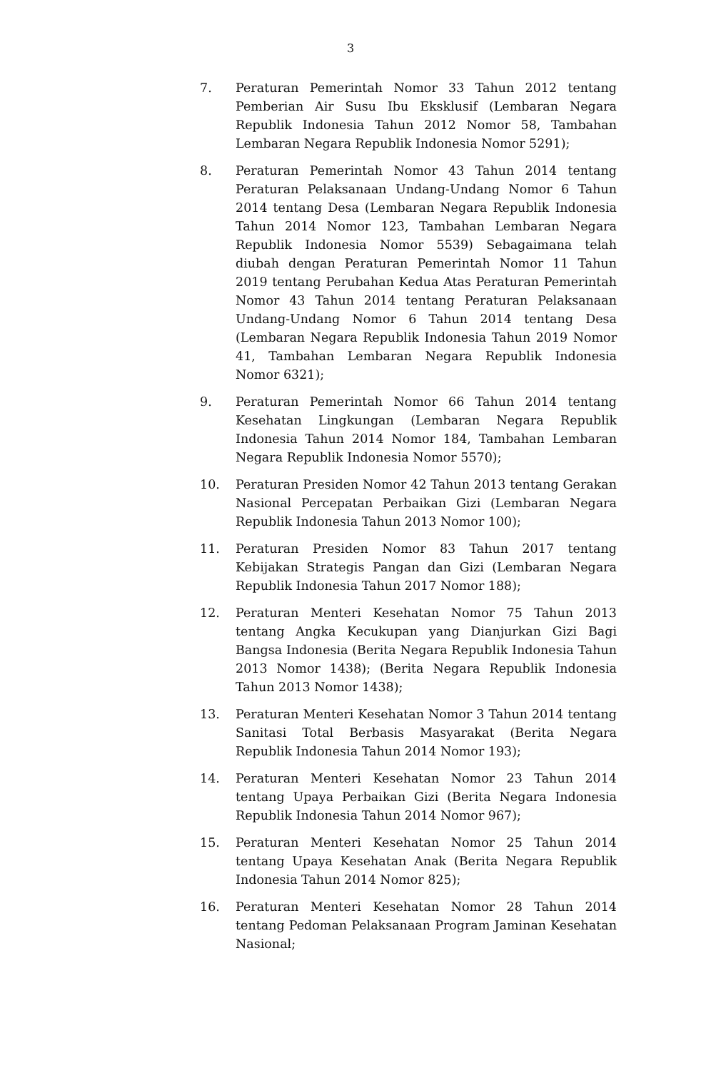3
7. Peraturan Pemerintah Nomor 33 Tahun 2012 tentang Pemberian Air Susu Ibu Eksklusif (Lembaran Negara Republik Indonesia Tahun 2012 Nomor 58, Tambahan Lembaran Negara Republik Indonesia Nomor 5291);
8. Peraturan Pemerintah Nomor 43 Tahun 2014 tentang Peraturan Pelaksanaan Undang-Undang Nomor 6 Tahun 2014 tentang Desa (Lembaran Negara Republik Indonesia Tahun 2014 Nomor 123, Tambahan Lembaran Negara Republik Indonesia Nomor 5539) Sebagaimana telah diubah dengan Peraturan Pemerintah Nomor 11 Tahun 2019 tentang Perubahan Kedua Atas Peraturan Pemerintah Nomor 43 Tahun 2014 tentang Peraturan Pelaksanaan Undang-Undang Nomor 6 Tahun 2014 tentang Desa (Lembaran Negara Republik Indonesia Tahun 2019 Nomor 41, Tambahan Lembaran Negara Republik Indonesia Nomor 6321);
9. Peraturan Pemerintah Nomor 66 Tahun 2014 tentang Kesehatan Lingkungan (Lembaran Negara Republik Indonesia Tahun 2014 Nomor 184, Tambahan Lembaran Negara Republik Indonesia Nomor 5570);
10. Peraturan Presiden Nomor 42 Tahun 2013 tentang Gerakan Nasional Percepatan Perbaikan Gizi (Lembaran Negara Republik Indonesia Tahun 2013 Nomor 100);
11. Peraturan Presiden Nomor 83 Tahun 2017 tentang Kebijakan Strategis Pangan dan Gizi (Lembaran Negara Republik Indonesia Tahun 2017 Nomor 188);
12. Peraturan Menteri Kesehatan Nomor 75 Tahun 2013 tentang Angka Kecukupan yang Dianjurkan Gizi Bagi Bangsa Indonesia (Berita Negara Republik Indonesia Tahun 2013 Nomor 1438); (Berita Negara Republik Indonesia Tahun 2013 Nomor 1438);
13. Peraturan Menteri Kesehatan Nomor 3 Tahun 2014 tentang Sanitasi Total Berbasis Masyarakat (Berita Negara Republik Indonesia Tahun 2014 Nomor 193);
14. Peraturan Menteri Kesehatan Nomor 23 Tahun 2014 tentang Upaya Perbaikan Gizi (Berita Negara Indonesia Republik Indonesia Tahun 2014 Nomor 967);
15. Peraturan Menteri Kesehatan Nomor 25 Tahun 2014 tentang Upaya Kesehatan Anak (Berita Negara Republik Indonesia Tahun 2014 Nomor 825);
16. Peraturan Menteri Kesehatan Nomor 28 Tahun 2014 tentang Pedoman Pelaksanaan Program Jaminan Kesehatan Nasional;